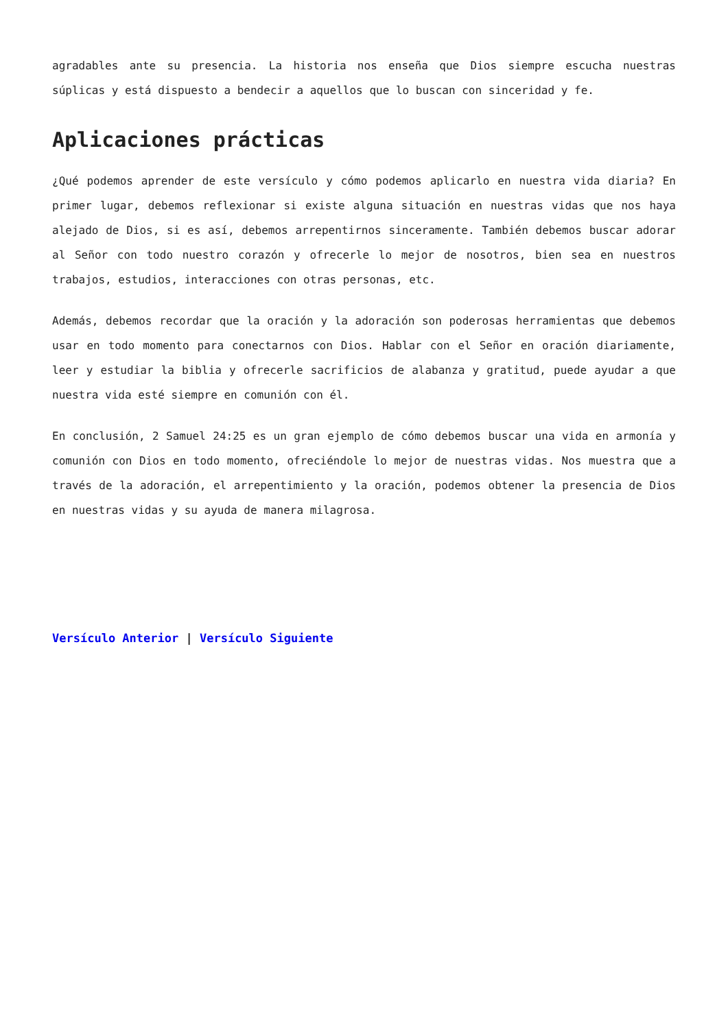agradables ante su presencia. La historia nos enseña que Dios siempre escucha nuestras súplicas y está dispuesto a bendecir a aquellos que lo buscan con sinceridad y fe.
Aplicaciones prácticas
¿Qué podemos aprender de este versículo y cómo podemos aplicarlo en nuestra vida diaria? En primer lugar, debemos reflexionar si existe alguna situación en nuestras vidas que nos haya alejado de Dios, si es así, debemos arrepentirnos sinceramente. También debemos buscar adorar al Señor con todo nuestro corazón y ofrecerle lo mejor de nosotros, bien sea en nuestros trabajos, estudios, interacciones con otras personas, etc.
Además, debemos recordar que la oración y la adoración son poderosas herramientas que debemos usar en todo momento para conectarnos con Dios. Hablar con el Señor en oración diariamente, leer y estudiar la biblia y ofrecerle sacrificios de alabanza y gratitud, puede ayudar a que nuestra vida esté siempre en comunión con él.
En conclusión, 2 Samuel 24:25 es un gran ejemplo de cómo debemos buscar una vida en armonía y comunión con Dios en todo momento, ofreciéndole lo mejor de nuestras vidas. Nos muestra que a través de la adoración, el arrepentimiento y la oración, podemos obtener la presencia de Dios en nuestras vidas y su ayuda de manera milagrosa.
Versículo Anterior | Versículo Siguiente